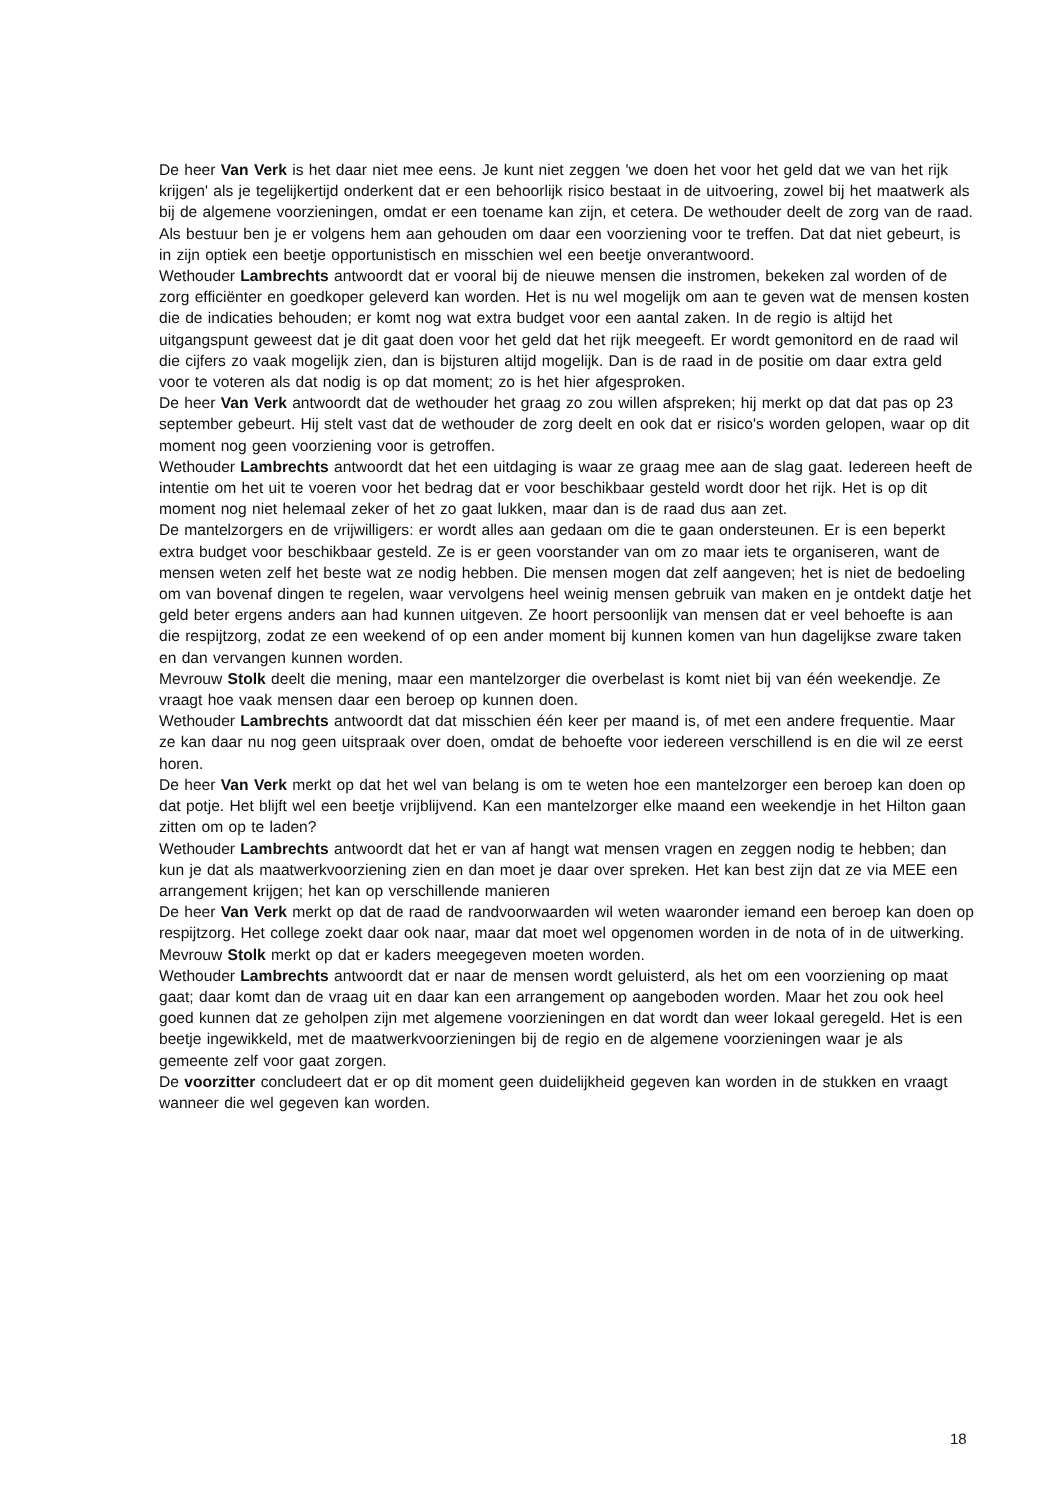De heer Van Verk is het daar niet mee eens. Je kunt niet zeggen 'we doen het voor het geld dat we van het rijk krijgen' als je tegelijkertijd onderkent dat er een behoorlijk risico bestaat in de uitvoering, zowel bij het maatwerk als bij de algemene voorzieningen, omdat er een toename kan zijn, et cetera. De wethouder deelt de zorg van de raad. Als bestuur ben je er volgens hem aan gehouden om daar een voorziening voor te treffen. Dat dat niet gebeurt, is in zijn optiek een beetje opportunistisch en misschien wel een beetje onverantwoord.
Wethouder Lambrechts antwoordt dat er vooral bij de nieuwe mensen die instromen, bekeken zal worden of de zorg efficiënter en goedkoper geleverd kan worden. Het is nu wel mogelijk om aan te geven wat de mensen kosten die de indicaties behouden; er komt nog wat extra budget voor een aantal zaken. In de regio is altijd het uitgangspunt geweest dat je dit gaat doen voor het geld dat het rijk meegeeft. Er wordt gemonitord en de raad wil die cijfers zo vaak mogelijk zien, dan is bijsturen altijd mogelijk. Dan is de raad in de positie om daar extra geld voor te voteren als dat nodig is op dat moment; zo is het hier afgesproken.
De heer Van Verk antwoordt dat de wethouder het graag zo zou willen afspreken; hij merkt op dat dat pas op 23 september gebeurt. Hij stelt vast dat de wethouder de zorg deelt en ook dat er risico's worden gelopen, waar op dit moment nog geen voorziening voor is getroffen.
Wethouder Lambrechts antwoordt dat het een uitdaging is waar ze graag mee aan de slag gaat. Iedereen heeft de intentie om het uit te voeren voor het bedrag dat er voor beschikbaar gesteld wordt door het rijk. Het is op dit moment nog niet helemaal zeker of het zo gaat lukken, maar dan is de raad dus aan zet.
De mantelzorgers en de vrijwilligers: er wordt alles aan gedaan om die te gaan ondersteunen. Er is een beperkt extra budget voor beschikbaar gesteld. Ze is er geen voorstander van om zo maar iets te organiseren, want de mensen weten zelf het beste wat ze nodig hebben. Die mensen mogen dat zelf aangeven; het is niet de bedoeling om van bovenaf dingen te regelen, waar vervolgens heel weinig mensen gebruik van maken en je ontdekt datje het geld beter ergens anders aan had kunnen uitgeven. Ze hoort persoonlijk van mensen dat er veel behoefte is aan die respijtzorg, zodat ze een weekend of op een ander moment bij kunnen komen van hun dagelijkse zware taken en dan vervangen kunnen worden.
Mevrouw Stolk deelt die mening, maar een mantelzorger die overbelast is komt niet bij van één weekendje. Ze vraagt hoe vaak mensen daar een beroep op kunnen doen.
Wethouder Lambrechts antwoordt dat dat misschien één keer per maand is, of met een andere frequentie. Maar ze kan daar nu nog geen uitspraak over doen, omdat de behoefte voor iedereen verschillend is en die wil ze eerst horen.
De heer Van Verk merkt op dat het wel van belang is om te weten hoe een mantelzorger een beroep kan doen op dat potje. Het blijft wel een beetje vrijblijvend. Kan een mantelzorger elke maand een weekendje in het Hilton gaan zitten om op te laden?
Wethouder Lambrechts antwoordt dat het er van af hangt wat mensen vragen en zeggen nodig te hebben; dan kun je dat als maatwerkvoorziening zien en dan moet je daar over spreken. Het kan best zijn dat ze via MEE een arrangement krijgen; het kan op verschillende manieren
De heer Van Verk merkt op dat de raad de randvoorwaarden wil weten waaronder iemand een beroep kan doen op respijtzorg. Het college zoekt daar ook naar, maar dat moet wel opgenomen worden in de nota of in de uitwerking.
Mevrouw Stolk merkt op dat er kaders meegegeven moeten worden.
Wethouder Lambrechts antwoordt dat er naar de mensen wordt geluisterd, als het om een voorziening op maat gaat; daar komt dan de vraag uit en daar kan een arrangement op aangeboden worden. Maar het zou ook heel goed kunnen dat ze geholpen zijn met algemene voorzieningen en dat wordt dan weer lokaal geregeld. Het is een beetje ingewikkeld, met de maatwerkvoorzieningen bij de regio en de algemene voorzieningen waar je als gemeente zelf voor gaat zorgen.
De voorzitter concludeert dat er op dit moment geen duidelijkheid gegeven kan worden in de stukken en vraagt wanneer die wel gegeven kan worden.
18